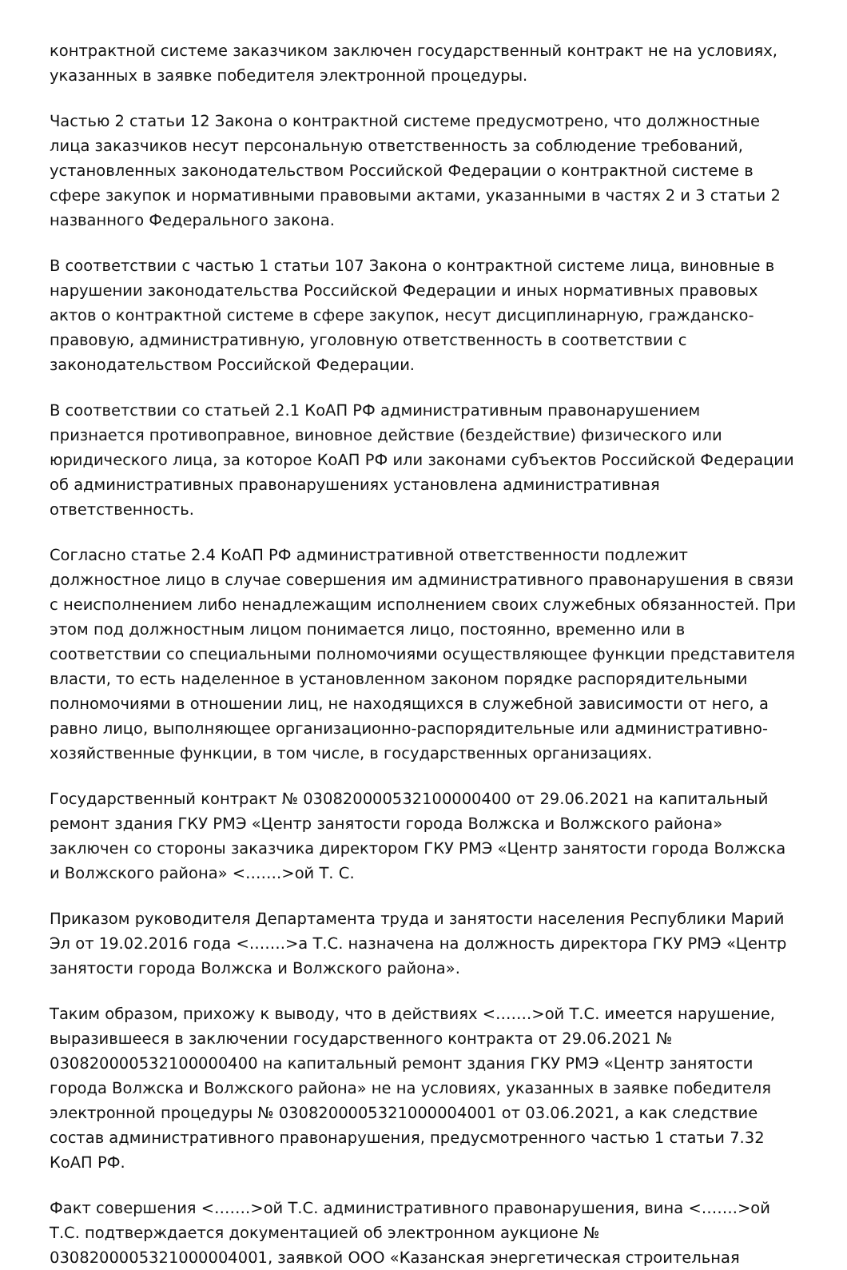контрактной системе заказчиком заключен государственный контракт не на условиях, указанных в заявке победителя электронной процедуры.
Частью 2 статьи 12 Закона о контрактной системе предусмотрено, что должностные лица заказчиков несут персональную ответственность за соблюдение требований, установленных законодательством Российской Федерации о контрактной системе в сфере закупок и нормативными правовыми актами, указанными в частях 2 и 3 статьи 2 названного Федерального закона.
В соответствии с частью 1 статьи 107 Закона о контрактной системе лица, виновные в нарушении законодательства Российской Федерации и иных нормативных правовых актов о контрактной системе в сфере закупок, несут дисциплинарную, гражданско-правовую, административную, уголовную ответственность в соответствии с законодательством Российской Федерации.
В соответствии со статьей 2.1 КоАП РФ административным правонарушением признается противоправное, виновное действие (бездействие) физического или юридического лица, за которое КоАП РФ или законами субъектов Российской Федерации об административных правонарушениях установлена административная ответственность.
Согласно статье 2.4 КоАП РФ административной ответственности подлежит должностное лицо в случае совершения им административного правонарушения в связи с неисполнением либо ненадлежащим исполнением своих служебных обязанностей. При этом под должностным лицом понимается лицо, постоянно, временно или в соответствии со специальными полномочиями осуществляющее функции представителя власти, то есть наделенное в установленном законом порядке распорядительными полномочиями в отношении лиц, не находящихся в служебной зависимости от него, а равно лицо, выполняющее организационно-распорядительные или административно-хозяйственные функции, в том числе, в государственных организациях.
Государственный контракт № 0308200005321000004​00 от 29.06.2021 на капитальный ремонт здания ГКУ РМЭ «Центр занятости города Волжска и Волжского района» заключен со стороны заказчика директором ГКУ РМЭ «Центр занятости города Волжска и Волжского района» <…….>ой Т. С.
Приказом руководителя Департамента труда и занятости населения Республики Марий Эл от 19.02.2016 года <…….>а Т.С. назначена на должность директора ГКУ РМЭ «Центр занятости города Волжска и Волжского района».
Таким образом, прихожу к выводу, что в действиях <…….>ой Т.С. имеется нарушение, выразившееся в заключении государственного контракта от 29.06.2021 № 030820000532100000400 на капитальный ремонт здания ГКУ РМЭ «Центр занятости города Волжска и Волжского района» не на условиях, указанных в заявке победителя электронной процедуры № 0308200005321000004001 от 03.06.2021, а как следствие состав административного правонарушения, предусмотренного частью 1 статьи 7.32 КоАП РФ.
Факт совершения <…….>ой Т.С. административного правонарушения, вина <…….>ой Т.С. подтверждается документацией об электронном аукционе № 0308200005321000004001, заявкой ООО «Казанская энергетическая строительная